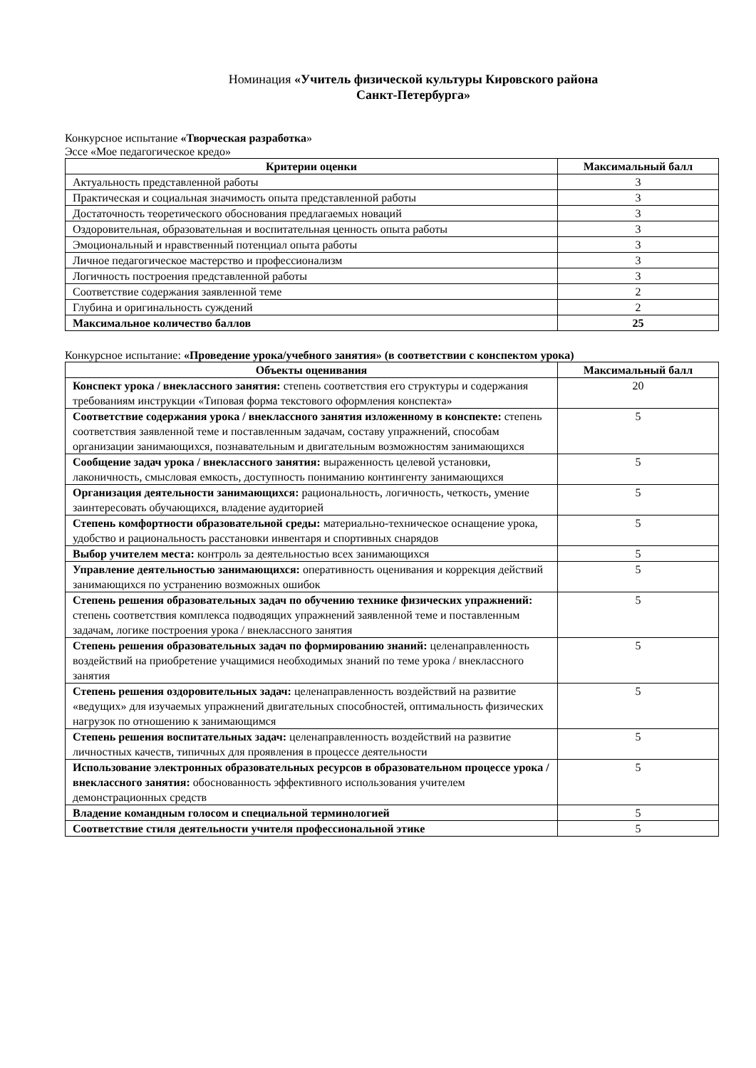Номинация «Учитель физической культуры Кировского района
Санкт-Петербурга»
Конкурсное испытание «Творческая разработка»
Эссе «Мое педагогическое кредо»
| Критерии оценки | Максимальный балл |
| --- | --- |
| Актуальность представленной работы | 3 |
| Практическая и социальная значимость опыта представленной работы | 3 |
| Достаточность теоретического обоснования предлагаемых новаций | 3 |
| Оздоровительная, образовательная и воспитательная ценность опыта работы | 3 |
| Эмоциональный и нравственный потенциал опыта работы | 3 |
| Личное педагогическое мастерство и профессионализм | 3 |
| Логичность построения представленной работы | 3 |
| Соответствие содержания заявленной теме | 2 |
| Глубина и оригинальность суждений | 2 |
| Максимальное количество баллов | 25 |
Конкурсное испытание: «Проведение урока/учебного занятия» (в соответствии с конспектом урока)
| Объекты оценивания | Максимальный балл |
| --- | --- |
| Конспект урока / внеклассного занятия: степень соответствия его структуры и содержания требованиям инструкции «Типовая форма текстового оформления конспекта» | 20 |
| Соответствие содержания урока / внеклассного занятия изложенному в конспекте: степень соответствия заявленной теме и поставленным задачам, составу упражнений, способам организации занимающихся, познавательным и двигательным возможностям занимающихся | 5 |
| Сообщение задач урока / внеклассного занятия: выраженность целевой установки, лаконичность, смысловая емкость, доступность пониманию контингенту занимающихся | 5 |
| Организация деятельности занимающихся: рациональность, логичность, четкость, умение заинтересовать обучающихся, владение аудиторией | 5 |
| Степень комфортности образовательной среды: материально-техническое оснащение урока, удобство и рациональность расстановки инвентаря и спортивных снарядов | 5 |
| Выбор учителем места: контроль за деятельностью всех занимающихся | 5 |
| Управление деятельностью занимающихся: оперативность оценивания и коррекция действий занимающихся по устранению возможных ошибок | 5 |
| Степень решения образовательных задач по обучению технике физических упражнений: степень соответствия комплекса подводящих упражнений заявленной теме и поставленным задачам, логике построения урока / внеклассного занятия | 5 |
| Степень решения образовательных задач по формированию знаний: целенаправленность воздействий на приобретение учащимися необходимых знаний по теме урока / внеклассного занятия | 5 |
| Степень решения оздоровительных задач: целенаправленность воздействий на развитие «ведущих» для изучаемых упражнений двигательных способностей, оптимальность физических нагрузок по отношению к занимающимся | 5 |
| Степень решения воспитательных задач: целенаправленность воздействий на развитие личностных качеств, типичных для проявления в процессе деятельности | 5 |
| Использование электронных образовательных ресурсов в образовательном процессе урока / внеклассного занятия: обоснованность эффективного использования учителем демонстрационных средств | 5 |
| Владение командным голосом и специальной терминологией | 5 |
| Соответствие стиля деятельности учителя профессиональной этике | 5 |